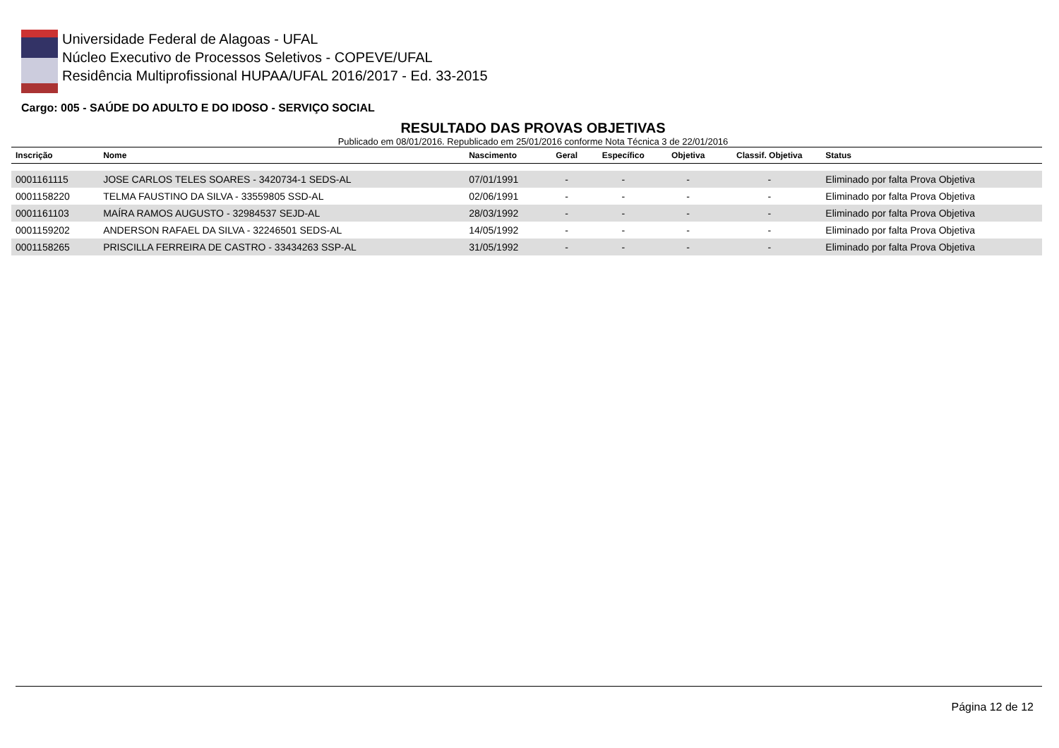Universidade Federal de Alagoas - UFAL
Núcleo Executivo de Processos Seletivos - COPEVE/UFAL
Residência Multiprofissional HUPAA/UFAL 2016/2017 - Ed. 33-2015
Cargo: 005 - SAÚDE DO ADULTO E DO IDOSO - SERVIÇO SOCIAL
RESULTADO DAS PROVAS OBJETIVAS
Publicado em 08/01/2016. Republicado em 25/01/2016 conforme Nota Técnica 3 de 22/01/2016
| Inscrição | Nome | Nascimento | Geral | Específico | Objetiva | Classif. Objetiva | Status |
| --- | --- | --- | --- | --- | --- | --- | --- |
| 0001161115 | JOSE CARLOS TELES SOARES - 3420734-1 SEDS-AL | 07/01/1991 | - | - | - | - | Eliminado por falta Prova Objetiva |
| 0001158220 | TELMA FAUSTINO DA SILVA - 33559805 SSD-AL | 02/06/1991 | - | - | - | - | Eliminado por falta Prova Objetiva |
| 0001161103 | MAÍRA RAMOS AUGUSTO - 32984537 SEJD-AL | 28/03/1992 | - | - | - | - | Eliminado por falta Prova Objetiva |
| 0001159202 | ANDERSON RAFAEL DA SILVA - 32246501 SEDS-AL | 14/05/1992 | - | - | - | - | Eliminado por falta Prova Objetiva |
| 0001158265 | PRISCILLA FERREIRA DE CASTRO - 33434263 SSP-AL | 31/05/1992 | - | - | - | - | Eliminado por falta Prova Objetiva |
Página 12 de 12